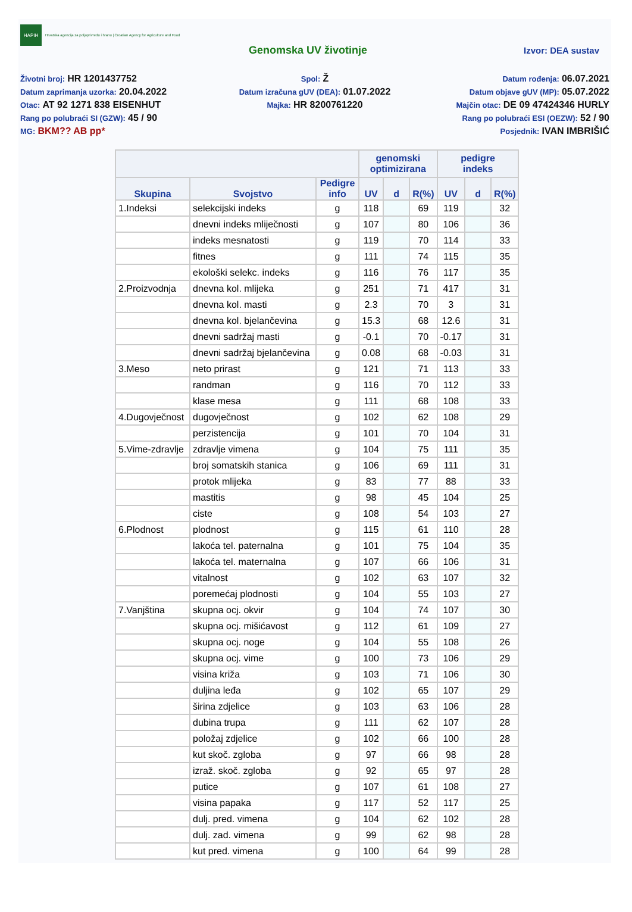HAPIH
Hrvatska agencija za poljoprivredu i hranu | Croatian Agency for Agriculture and Food
Genomska UV životinje
Izvor: DEA sustav
Životni broj: HR 1201437752
Spol: Ž
Datum rođenja: 06.07.2021
Datum zaprimanja uzorka: 20.04.2022
Datum izračuna gUV (DEA): 01.07.2022
Datum objave gUV (MP): 05.07.2022
Otac: AT 92 1271 838 EISENHUT
Majka: HR 8200761220
Majčin otac: DE 09 47424346 HURLY
Rang po polubraći SI (GZW): 45 / 90
Rang po polubraći ESI (OEZW): 52 / 90
MG: BKM?? AB pp*
Posjednik: IVAN IMBRIŠIĆ
| | | | genomski optimizirana | | | pedigre indeks | | |
| --- | --- | --- | --- | --- | --- | --- | --- | --- |
| Skupina | Svojstvo | Pedigre info | UV | d | R(%) | UV | d | R(%) |
| 1.Indeksi | selekcijski indeks | g | 118 | | 69 | 119 | | 32 |
| | dnevni indeks mliječnosti | g | 107 | | 80 | 106 | | 36 |
| | indeks mesnatosti | g | 119 | | 70 | 114 | | 33 |
| | fitnes | g | 111 | | 74 | 115 | | 35 |
| | ekološki selekc. indeks | g | 116 | | 76 | 117 | | 35 |
| 2.Proizvodnja | dnevna kol. mlijeka | g | 251 | | 71 | 417 | | 31 |
| | dnevna kol. masti | g | 2.3 | | 70 | 3 | | 31 |
| | dnevna kol. bjelančevina | g | 15.3 | | 68 | 12.6 | | 31 |
| | dnevni sadržaj masti | g | -0.1 | | 70 | -0.17 | | 31 |
| | dnevni sadržaj bjelančevina | g | 0.08 | | 68 | -0.03 | | 31 |
| 3.Meso | neto prirast | g | 121 | | 71 | 113 | | 33 |
| | randman | g | 116 | | 70 | 112 | | 33 |
| | klase mesa | g | 111 | | 68 | 108 | | 33 |
| 4.Dugovječnost | dugovječnost | g | 102 | | 62 | 108 | | 29 |
| | perzistencija | g | 101 | | 70 | 104 | | 31 |
| 5.Vime-zdravlje | zdravlje vimena | g | 104 | | 75 | 111 | | 35 |
| | broj somatskih stanica | g | 106 | | 69 | 111 | | 31 |
| | protok mlijeka | g | 83 | | 77 | 88 | | 33 |
| | mastitis | g | 98 | | 45 | 104 | | 25 |
| | ciste | g | 108 | | 54 | 103 | | 27 |
| 6.Plodnost | plodnost | g | 115 | | 61 | 110 | | 28 |
| | lakoća tel. paternalna | g | 101 | | 75 | 104 | | 35 |
| | lakoća tel. maternalna | g | 107 | | 66 | 106 | | 31 |
| | vitalnost | g | 102 | | 63 | 107 | | 32 |
| | poremećaj plodnosti | g | 104 | | 55 | 103 | | 27 |
| 7.Vanjština | skupna ocj. okvir | g | 104 | | 74 | 107 | | 30 |
| | skupna ocj. mišićavost | g | 112 | | 61 | 109 | | 27 |
| | skupna ocj. noge | g | 104 | | 55 | 108 | | 26 |
| | skupna ocj. vime | g | 100 | | 73 | 106 | | 29 |
| | visina križa | g | 103 | | 71 | 106 | | 30 |
| | duljina leđa | g | 102 | | 65 | 107 | | 29 |
| | širina zdjelice | g | 103 | | 63 | 106 | | 28 |
| | dubina trupa | g | 111 | | 62 | 107 | | 28 |
| | položaj zdjelice | g | 102 | | 66 | 100 | | 28 |
| | kut skoč. zgloba | g | 97 | | 66 | 98 | | 28 |
| | izraž. skoč. zgloba | g | 92 | | 65 | 97 | | 28 |
| | putice | g | 107 | | 61 | 108 | | 27 |
| | visina papaka | g | 117 | | 52 | 117 | | 25 |
| | dulj. pred. vimena | g | 104 | | 62 | 102 | | 28 |
| | dulj. zad. vimena | g | 99 | | 62 | 98 | | 28 |
| | kut pred. vimena | g | 100 | | 64 | 99 | | 28 |